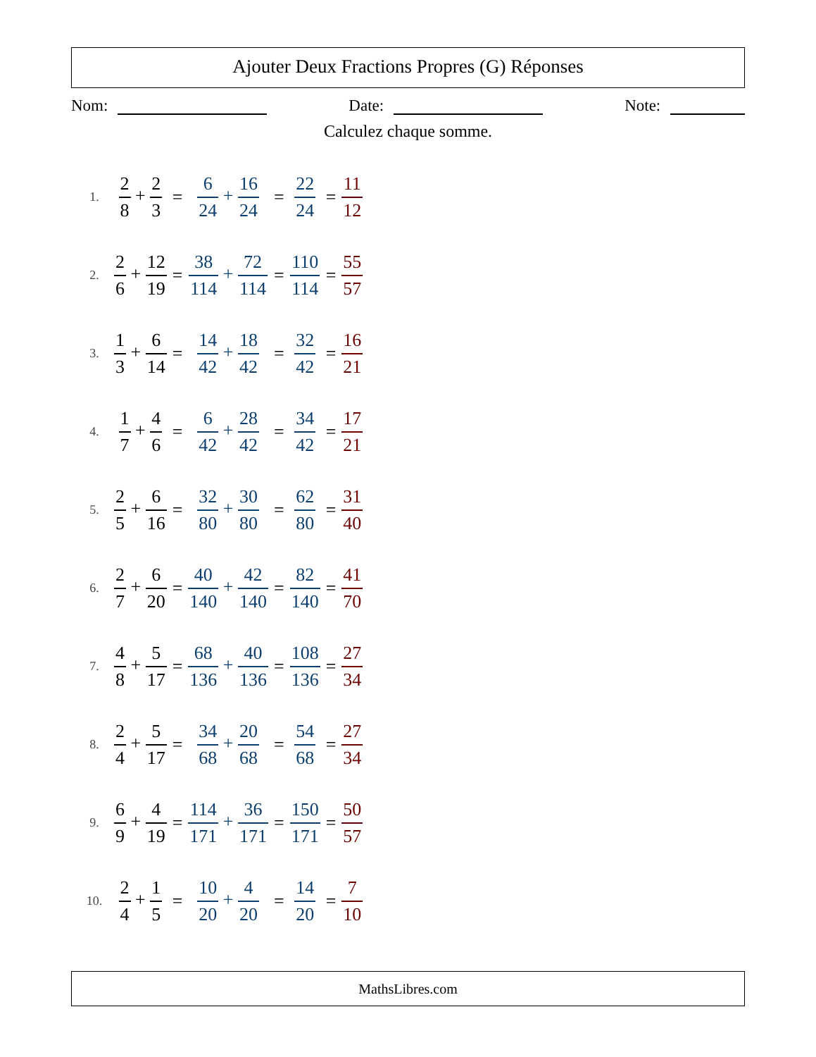Ajouter Deux Fractions Propres (G) Réponses
Nom: Date: Note:
Calculez chaque somme.
| 1. | 2 8 + 2 3 | = | 6 24 + 16 24 | = | 22 24 | = | 11 12 |
| 2. | 2 6 + 12 19 | = | 38 114 + 72 114 | = | 110 114 | = | 55 57 |
| 3. | 1 3 + 6 14 | = | 14 42 + 18 42 | = | 32 42 | = | 16 21 |
| 4. | 1 7 + 4 6 | = | 6 42 + 28 42 | = | 34 42 | = | 17 21 |
| 5. | 2 5 + 6 16 | = | 32 80 + 30 80 | = | 62 80 | = | 31 40 |
| 6. | 2 7 + 6 20 | = | 40 140 + 42 140 | = | 82 140 | = | 41 70 |
| 7. | 4 8 + 5 17 | = | 68 136 + 40 136 | = | 108 136 | = | 27 34 |
| 8. | 2 4 + 5 17 | = | 34 68 + 20 68 | = | 54 68 | = | 27 34 |
| 9. | 6 9 + 4 19 | = | 114 171 + 36 171 | = | 150 171 | = | 50 57 |
| 10. | 2 4 + 1 5 | = | 10 20 + 4 20 | = | 14 20 | = | 7 10 |
MathsLibres.com